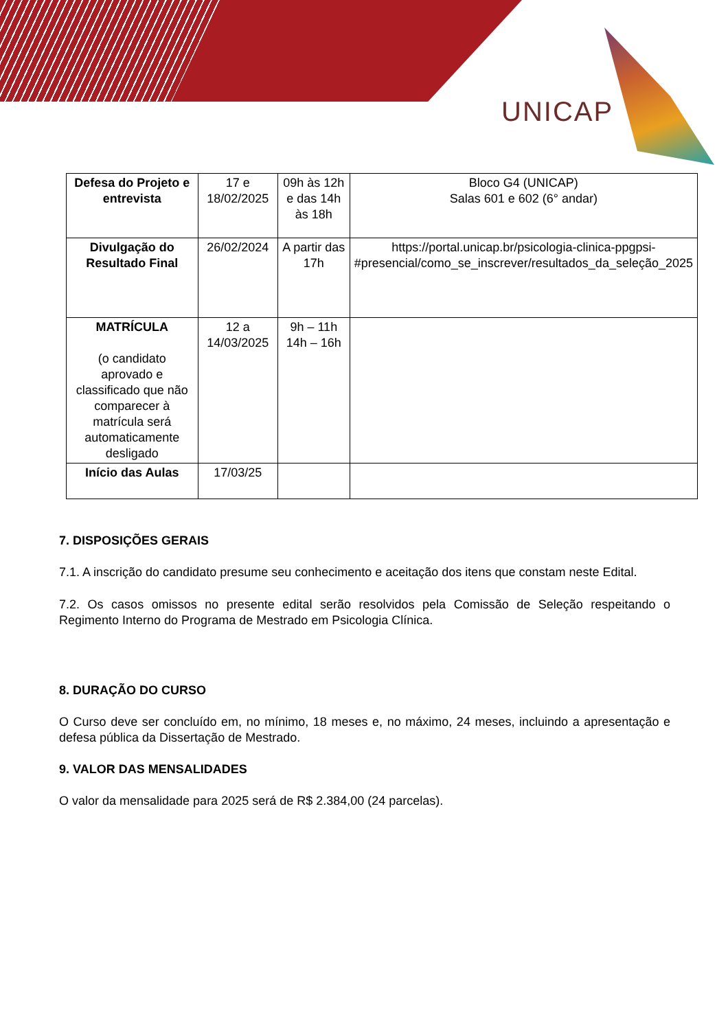UNICAP
| Defesa do Projeto e entrevista | 17 e 18/02/2025 | 09h às 12h e das 14h às 18h | Bloco G4 (UNICAP) Salas 601 e 602 (6° andar) |
| Divulgação do Resultado Final | 26/02/2024 | A partir das 17h | https://portal.unicap.br/psicologia-clinica-ppgpsi-#presencial/como_se_inscrever/resultados_da_seleção_2025 |
| MATRÍCULA (o candidato aprovado e classificado que não comparecer à matrícula será automaticamente desligado | 12 a 14/03/2025 | 9h – 11h 14h – 16h | |
| Início das Aulas | 17/03/25 | | |
7. DISPOSIÇÕES GERAIS
7.1. A inscrição do candidato presume seu conhecimento e aceitação dos itens que constam neste Edital.
7.2. Os casos omissos no presente edital serão resolvidos pela Comissão de Seleção respeitando o Regimento Interno do Programa de Mestrado em Psicologia Clínica.
8. DURAÇÃO DO CURSO
O Curso deve ser concluído em, no mínimo, 18 meses e, no máximo, 24 meses, incluindo a apresentação e defesa pública da Dissertação de Mestrado.
9. VALOR DAS MENSALIDADES
O valor da mensalidade para 2025 será de R$ 2.384,00 (24 parcelas).